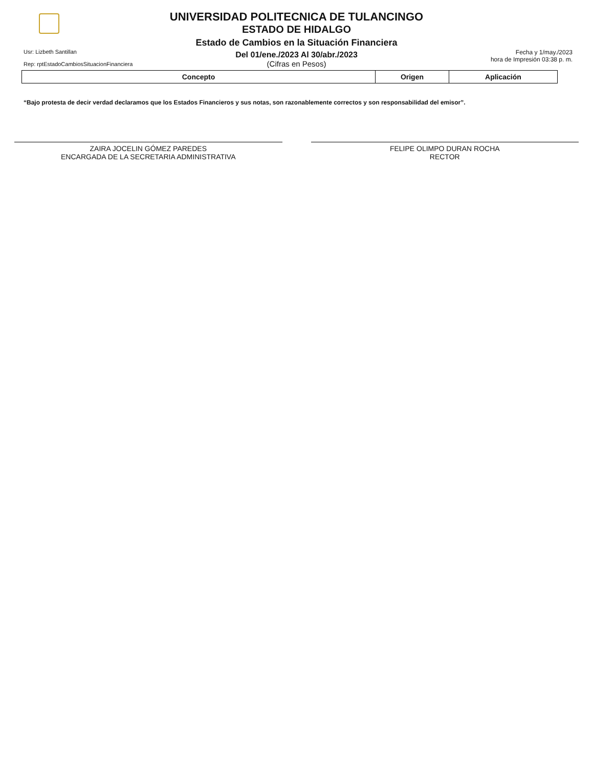UNIVERSIDAD POLITECNICA DE TULANCINGO
ESTADO DE HIDALGO
Estado de Cambios en la Situación Financiera
Del 01/ene./2023 Al 30/abr./2023
(Cifras en Pesos)
Usr: Lizbeth Santillan
Rep: rptEstadoCambiosSituacionFinanciera
Fecha y 1/may./2023
hora de Impresión 03:38 p. m.
| Concepto | Origen | Aplicación |
| --- | --- | --- |
“Bajo protesta de decir verdad declaramos que los Estados Financieros y sus notas, son razonablemente correctos y son responsabilidad del emisor”.
ZAIRA JOCELIN GÓMEZ PAREDES
ENCARGADA DE LA SECRETARIA ADMINISTRATIVA
FELIPE OLIMPO DURAN ROCHA
RECTOR